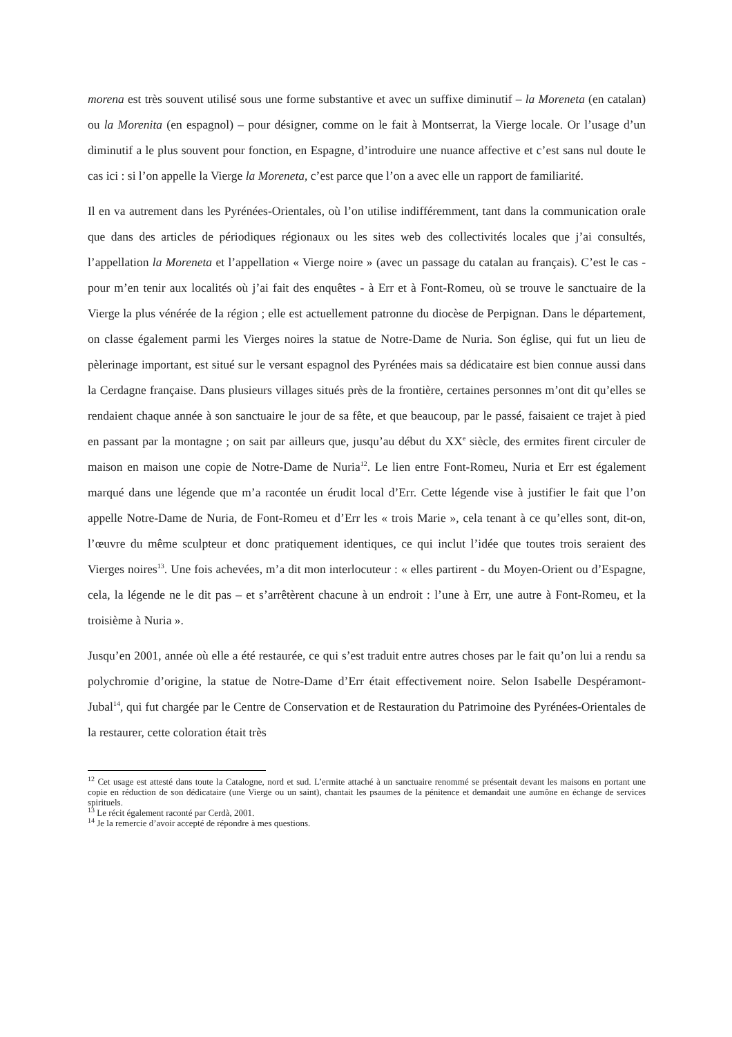morena est très souvent utilisé sous une forme substantive et avec un suffixe diminutif – la Moreneta (en catalan) ou la Morenita (en espagnol) – pour désigner, comme on le fait à Montserrat, la Vierge locale. Or l’usage d’un diminutif a le plus souvent pour fonction, en Espagne, d’introduire une nuance affective et c’est sans nul doute le cas ici : si l’on appelle la Vierge la Moreneta, c’est parce que l’on a avec elle un rapport de familiarité.
Il en va autrement dans les Pyrénées-Orientales, où l’on utilise indifféremment, tant dans la communication orale que dans des articles de périodiques régionaux ou les sites web des collectivités locales que j’ai consultés, l’appellation la Moreneta et l’appellation « Vierge noire » (avec un passage du catalan au français). C’est le cas - pour m’en tenir aux localités où j’ai fait des enquêtes - à Err et à Font-Romeu, où se trouve le sanctuaire de la Vierge la plus vénérée de la région ; elle est actuellement patronne du diocèse de Perpignan. Dans le département, on classe également parmi les Vierges noires la statue de Notre-Dame de Nuria. Son église, qui fut un lieu de pèlerinage important, est situé sur le versant espagnol des Pyrénées mais sa dédicataire est bien connue aussi dans la Cerdagne française. Dans plusieurs villages situés près de la frontière, certaines personnes m’ont dit qu’elles se rendaient chaque année à son sanctuaire le jour de sa fête, et que beaucoup, par le passé, faisaient ce trajet à pied en passant par la montagne ; on sait par ailleurs que, jusqu’au début du XX<sup>e</sup> siècle, des ermites firent circuler de maison en maison une copie de Notre-Dame de Nuria<sup>12</sup>. Le lien entre Font-Romeu, Nuria et Err est également marqué dans une légende que m’a racontée un érudit local d’Err. Cette légende vise à justifier le fait que l’on appelle Notre-Dame de Nuria, de Font-Romeu et d’Err les « trois Marie », cela tenant à ce qu’elles sont, dit-on, l’œuvre du même sculpteur et donc pratiquement identiques, ce qui inclut l’idée que toutes trois seraient des Vierges noires<sup>13</sup>. Une fois achevées, m’a dit mon interlocuteur : « elles partirent - du Moyen-Orient ou d’Espagne, cela, la légende ne le dit pas – et s’arrêtèrent chacune à un endroit : l’une à Err, une autre à Font-Romeu, et la troisième à Nuria ».
Jusqu’en 2001, année où elle a été restaurée, ce qui s’est traduit entre autres choses par le fait qu’on lui a rendu sa polychromie d’origine, la statue de Notre-Dame d’Err était effectivement noire. Selon Isabelle Despéramont-Jubal<sup>14</sup>, qui fut chargée par le Centre de Conservation et de Restauration du Patrimoine des Pyrénées-Orientales de la restaurer, cette coloration était très
<sup>12</sup> Cet usage est attesté dans toute la Catalogne, nord et sud. L’ermite attaché à un sanctuaire renommé se présentait devant les maisons en portant une copie en réduction de son dédicataire (une Vierge ou un saint), chantait les psaumes de la pénitence et demandait une aumône en échange de services spirituels.
<sup>13</sup> Le récit également raconté par Cerdà, 2001.
<sup>14</sup> Je la remercie d’avoir accepté de répondre à mes questions.